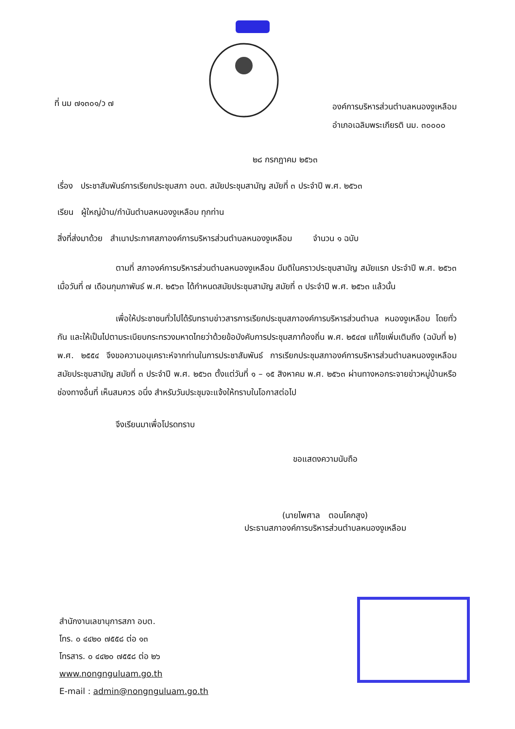ที่ นม ๗๑๓๐๑/ว ๗
องค์การบริหารส่วนตำบลหนองงูเหลือม
อำเภอเฉลิมพระเกียรติ นม. ๓๐๐๐๐
๒๘ กรกฎาคม ๒๕๖๓
เรื่อง ประชาสัมพันธ์การเรียกประชุมสภา อบต. สมัยประชุมสามัญ สมัยที่ ๓ ประจำปี พ.ศ. ๒๕๖๓
เรียน ผู้ใหญ่บ้าน/กำนันตำบลหนองงูเหลือม ทุกท่าน
สิ่งที่ส่งมาด้วย สำเนาประกาศสภาองค์การบริหารส่วนตำบลหนองงูเหลือม จำนวน ๑ ฉบับ
ตามที่ สภาองค์การบริหารส่วนตำบลหนองงูเหลือม มีมติในคราวประชุมสามัญ สมัยแรก ประจำปี พ.ศ. ๒๕๖๓ เมื่อวันที่ ๗ เดือนกุมภาพันธ์ พ.ศ. ๒๕๖๓ ได้กำหนดสมัยประชุมสามัญ สมัยที่ ๓ ประจำปี พ.ศ. ๒๕๖๓ แล้วนั้น
เพื่อให้ประชาชนทั่วไปได้รับทราบข่าวสารการเรียกประชุมสภาองค์การบริหารส่วนตำบล หนองงูเหลือม โดยทั่วกัน และให้เป็นไปตามระเบียบกระทรวงมหาดไทยว่าด้วยข้อบังคับการประชุมสภาท้องถิ่น พ.ศ. ๒๕๔๗ แก้ไขเพิ่มเติมถึง (ฉบับที่ ๒) พ.ศ. ๒๕๕๔ จึงขอความอนุเคราะห์จากท่านในการประชาสัมพันธ์ การเรียกประชุมสภาองค์การบริหารส่วนตำบลหนองงูเหลือม สมัยประชุมสามัญ สมัยที่ ๓ ประจำปี พ.ศ. ๒๕๖๓ ตั้งแต่วันที่ ๑ – ๑๕ สิงหาคม พ.ศ. ๒๕๖๓ ผ่านทางหอกระจายข่าวหมู่บ้านหรือช่องทางอื่นที่ เห็นสมควร อนึ่ง สำหรับวันประชุมจะแจ้งให้ทราบในโอกาสต่อไป
จึงเรียนมาเพื่อโปรดทราบ
ขอแสดงความนับถือ
(นายไพศาล ตอนโคกสูง)
ประธานสภาองค์การบริหารส่วนตำบลหนองงูเหลือม
สำนักงานเลขานุการสภา อบต.
โทร. ๐ ๔๔๒๐ ๗๕๕๘ ต่อ ๑๓
โทรสาร. ๐ ๔๔๒๐ ๗๕๕๘ ต่อ ๒๖
www.nongnguluam.go.th
E-mail : admin@nongnguluam.go.th